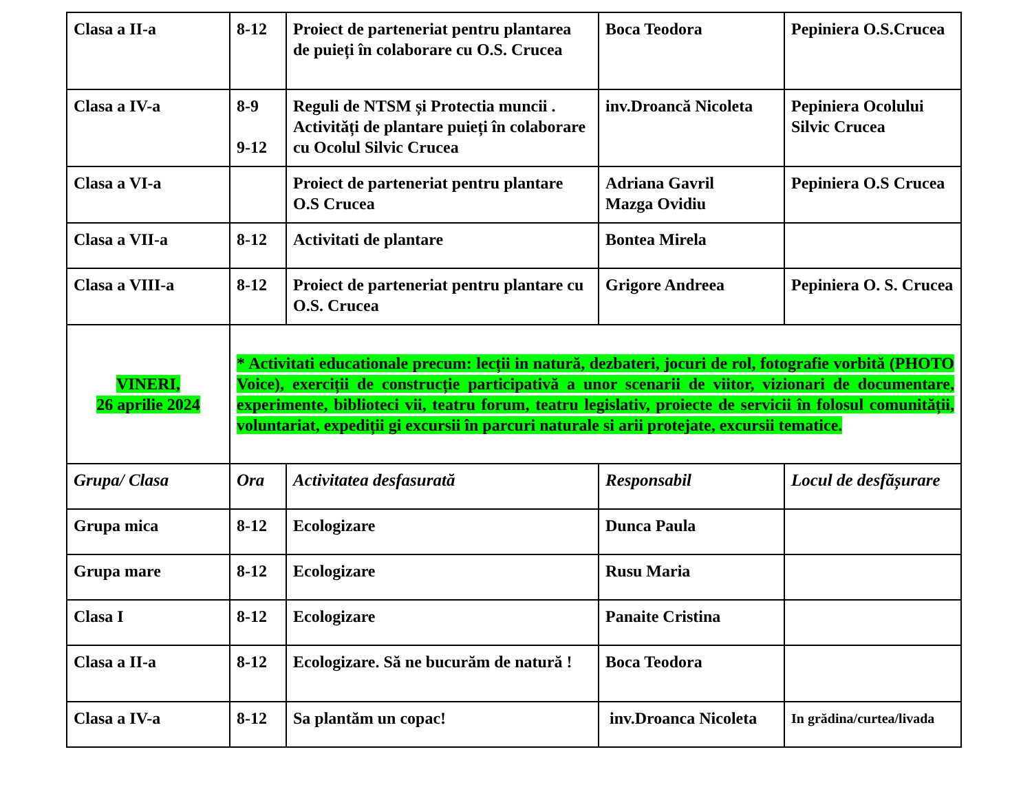| Clasa a II-a | 8-12 | Proiect de parteneriat pentru plantarea de puieți în colaborare cu O.S. Crucea | Boca Teodora | Pepiniera O.S.Crucea |
| Clasa a IV-a | 8-9 9-12 | Reguli de NTSM și Protectia muncii . Activități de plantare puieți în colaborare cu Ocolul Silvic Crucea | inv.Droancă Nicoleta | Pepiniera Ocolului Silvic Crucea |
| Clasa a VI-a | | Proiect de parteneriat pentru plantare O.S Crucea | Adriana Gavril Mazga Ovidiu | Pepiniera O.S Crucea |
| Clasa a VII-a | 8-12 | Activitati de plantare | Bontea Mirela | |
| Clasa a VIII-a | 8-12 | Proiect de parteneriat pentru plantare cu O.S. Crucea | Grigore Andreea | Pepiniera O. S. Crucea |
| VINERI, 26 aprilie 2024 | * Activitati educationale precum: lecții in natură, dezbateri, jocuri de rol, fotografie vorbită (PHOTO Voice), exerciții de construcție participativă a unor scenarii de viitor, vizionari de documentare, experimente, biblioteci vii, teatru forum, teatru legislativ, proiecte de servicii în folosul comunității, voluntariat, expediții gi excursii în parcuri naturale si arii protejate, excursii tematice. | | | |
| Grupa/ Clasa | Ora | Activitatea desfasurată | Responsabil | Locul de desfășurare |
| Grupa mica | 8-12 | Ecologizare | Dunca Paula | |
| Grupa mare | 8-12 | Ecologizare | Rusu Maria | |
| Clasa I | 8-12 | Ecologizare | Panaite Cristina | |
| Clasa a II-a | 8-12 | Ecologizare. Să ne bucurăm de natură ! | Boca Teodora | |
| Clasa a IV-a | 8-12 | Sa plantăm un copac! | inv.Droanca Nicoleta | In grădina/curtea/livada |